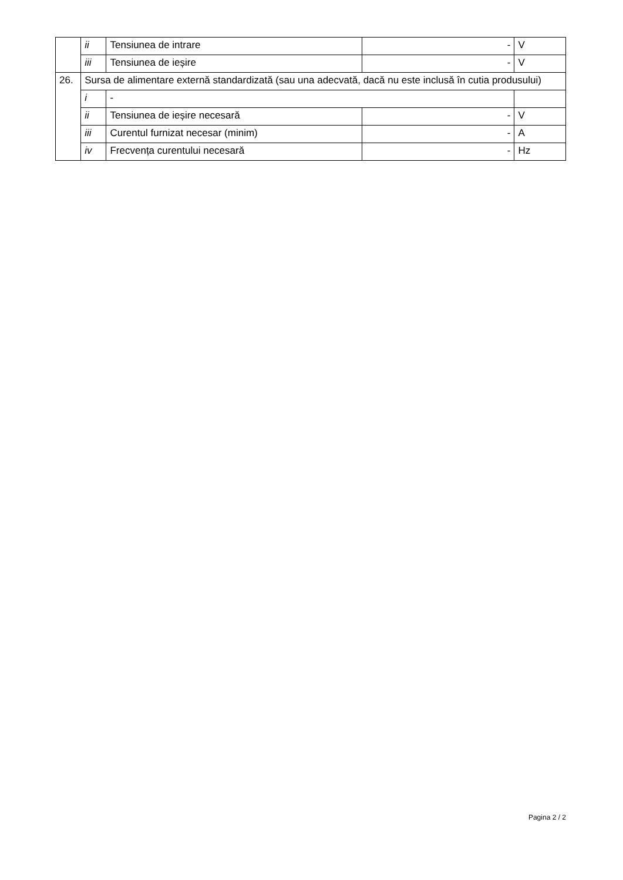| | ii | Tensiunea de intrare | - | V |
| | iii | Tensiunea de ieșire | - | V |
| 26. | Sursa de alimentare externă standardizată (sau una adecvată, dacă nu este inclusă în cutia produsului) | | | |
| | i | - | | |
| | ii | Tensiunea de ieșire necesară | - | V |
| | iii | Curentul furnizat necesar (minim) | - | A |
| | iv | Frecvența curentului necesară | - | Hz |
Pagina 2 / 2